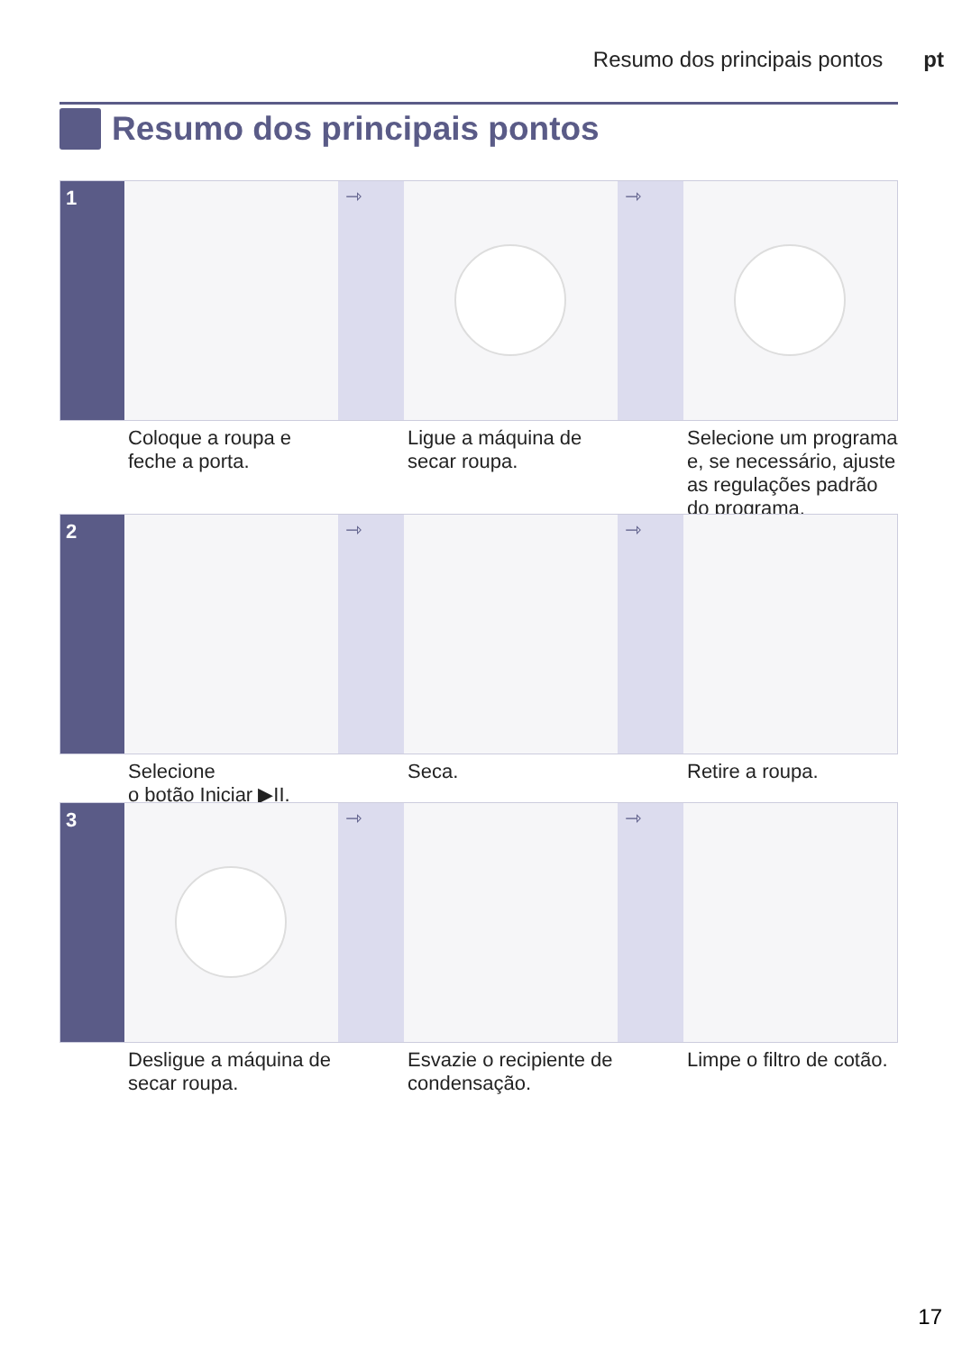Resumo dos principais pontos pt
Resumo dos principais pontos
1 ⇾ ⇾
Coloque a roupa e feche a porta.
Ligue a máquina de secar roupa.
Selecione um programa e, se necessário, ajuste as regulações padrão do programa.
2 ⇾ ⇾
Selecione
o botão Iniciar ▶II.
Seca. Retire a roupa.
3 ⇾ ⇾
Desligue a máquina de secar roupa.
Esvazie o recipiente de condensação.
Limpe o filtro de cotão.
17